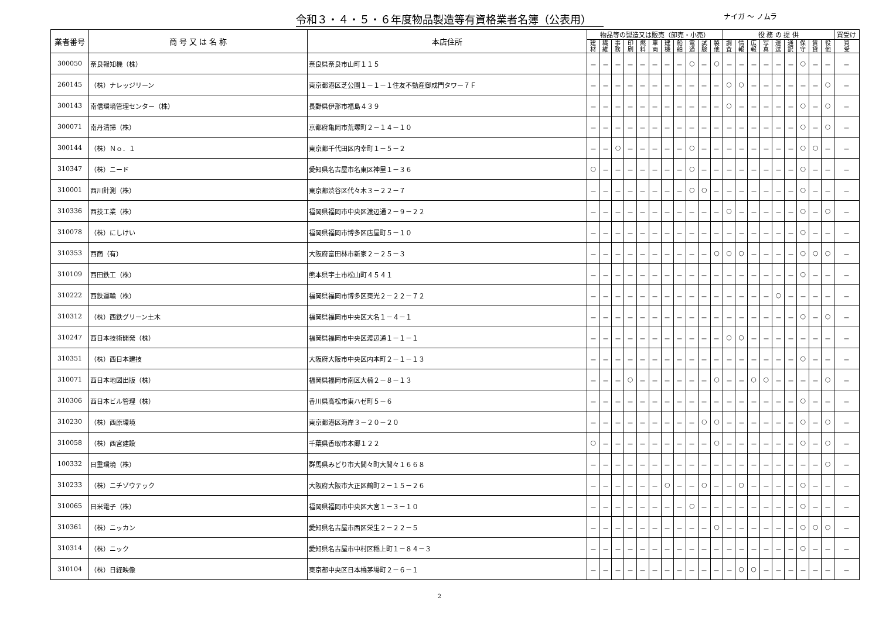令和３・４・５・６年度物品製造等有資格業者名簿（公表用）
ナイガ ～ ノムラ
| 業者番号 | 商 号 又 は 名 称 | 本店住所 | 物品等の製造又は販売（卸売・小売） | | | | | | | | | | | 役 務 の 提 供 | | | | | | | | | 買受け |
| --- | --- | --- | --- | --- | --- | --- | --- | --- | --- | --- | --- | --- | --- | --- | --- | --- | --- | --- | --- | --- | --- | --- | --- |
| | | | 建 材 | 繊 維 | 事 務 | 印 刷 | 燃 料 | 車 両 | 建 機 | 船 舶 | 電 通 | 試 験 | 製 他 | 調 査 | 情 報 | 広 報 | 写 真 | 運 送 | 通 訳 | 保 守 | 賃 貸 | 役 他 | 買 受 |
| 300050 | 奈良報知機（株） | 奈良県奈良市山町１１５ | － | － | － | － | － | － | － | － | ○ | － | ○ | － | － | － | － | － | － | ○ | － | － | － |
| 260145 | （株）ナレッジリーン | 東京都港区芝公園１－１－１住友不動産御成門タワー７Ｆ | － | － | － | － | － | － | － | － | － | － | － | ○ | ○ | － | － | － | － | － | － | ○ | － |
| 300143 | 南信環境管理センター（株） | 長野県伊那市福島４３９ | － | － | － | － | － | － | － | － | － | － | － | ○ | － | － | － | － | － | ○ | － | ○ | － |
| 300071 | 南丹清掃（株） | 京都府亀岡市荒塚町２－１４－１０ | － | － | － | － | － | － | － | － | － | － | － | － | － | － | － | － | － | ○ | － | ○ | － |
| 300144 | （株）Ｎｏ．１ | 東京都千代田区内幸町１－５－２ | － | － | ○ | － | － | － | － | － | ○ | － | － | － | － | － | － | － | － | ○ | ○ | － | － |
| 310347 | （株）ニード | 愛知県名古屋市名東区神里１－３６ | ○ | － | － | － | － | － | － | － | ○ | － | － | － | － | － | － | － | － | ○ | － | － | － |
| 310001 | 西川計測（株） | 東京都渋谷区代々木３－２２－７ | － | － | － | － | － | － | － | － | ○ | ○ | － | － | － | － | － | － | － | ○ | － | － | － |
| 310336 | 西技工業（株） | 福岡県福岡市中央区渡辺通２－９－２２ | － | － | － | － | － | － | － | － | － | － | － | ○ | － | － | － | － | － | ○ | － | ○ | － |
| 310078 | （株）にしけい | 福岡県福岡市博多区店屋町５－１０ | － | － | － | － | － | － | － | － | － | － | － | － | － | － | － | － | － | ○ | － | － | － |
| 310353 | 西商（有） | 大阪府富田林市新家２－２５－３ | － | － | － | － | － | － | － | － | － | － | ○ | ○ | ○ | － | － | － | － | ○ | ○ | ○ | － |
| 310109 | 西田鉄工（株） | 熊本県宇土市松山町４５４１ | － | － | － | － | － | － | － | － | － | － | － | － | － | － | － | － | － | ○ | － | － | － |
| 310222 | 西鉄運輸（株） | 福岡県福岡市博多区東光２－２２－７２ | － | － | － | － | － | － | － | － | － | － | － | － | － | － | － | ○ | － | － | － | － | － |
| 310312 | （株）西鉄グリーン土木 | 福岡県福岡市中央区大名１－４－１ | － | － | － | － | － | － | － | － | － | － | － | － | － | － | － | － | － | ○ | － | ○ | － |
| 310247 | 西日本技術開発（株） | 福岡県福岡市中央区渡辺通１－１－１ | － | － | － | － | － | － | － | － | － | － | － | ○ | ○ | － | － | － | － | － | － | － | － |
| 310351 | （株）西日本建技 | 大阪府大阪市中央区内本町２－１－１３ | － | － | － | － | － | － | － | － | － | － | － | － | － | － | － | － | － | ○ | － | － | － |
| 310071 | 西日本地図出版（株） | 福岡県福岡市南区大楠２－８－１３ | － | － | － | ○ | － | － | － | － | － | － | ○ | － | － | ○ | ○ | － | － | － | － | ○ | － |
| 310306 | 西日本ビル管理（株） | 香川県高松市東ハゼ町５－６ | － | － | － | － | － | － | － | － | － | － | － | － | － | － | － | － | － | ○ | － | － | － |
| 310230 | （株）西原環境 | 東京都港区海岸３－２０－２０ | － | － | － | － | － | － | － | － | － | ○ | ○ | － | － | － | － | － | － | ○ | － | ○ | － |
| 310058 | （株）西宮建設 | 千葉県香取市本郷１２２ | ○ | － | － | － | － | － | － | － | － | － | ○ | － | － | － | － | － | － | ○ | － | ○ | － |
| 100332 | 日重環境（株） | 群馬県みどり市大間々町大間々１６６８ | － | － | － | － | － | － | － | － | － | － | － | － | － | － | － | － | － | － | － | ○ | － |
| 310233 | （株）ニチゾウテック | 大阪府大阪市大正区鶴町２－１５－２６ | － | － | － | － | － | － | ○ | － | － | ○ | － | － | ○ | － | － | － | － | ○ | － | － | － |
| 310065 | 日米電子（株） | 福岡県福岡市中央区大宮１－３－１０ | － | － | － | － | － | － | － | － | ○ | － | － | － | － | － | － | － | － | ○ | － | － | － |
| 310361 | （株）ニッカン | 愛知県名古屋市西区栄生２－２２－５ | － | － | － | － | － | － | － | － | － | － | ○ | － | － | － | － | － | － | ○ | ○ | ○ | － |
| 310314 | （株）ニック | 愛知県名古屋市中村区稲上町１－８４－３ | － | － | － | － | － | － | － | － | － | － | － | － | － | － | － | － | － | ○ | － | － | － |
| 310104 | （株）日経映像 | 東京都中央区日本橋茅場町２－６－１ | － | － | － | － | － | － | － | － | － | － | － | － | ○ | ○ | － | － | － | － | － | － | － |
2